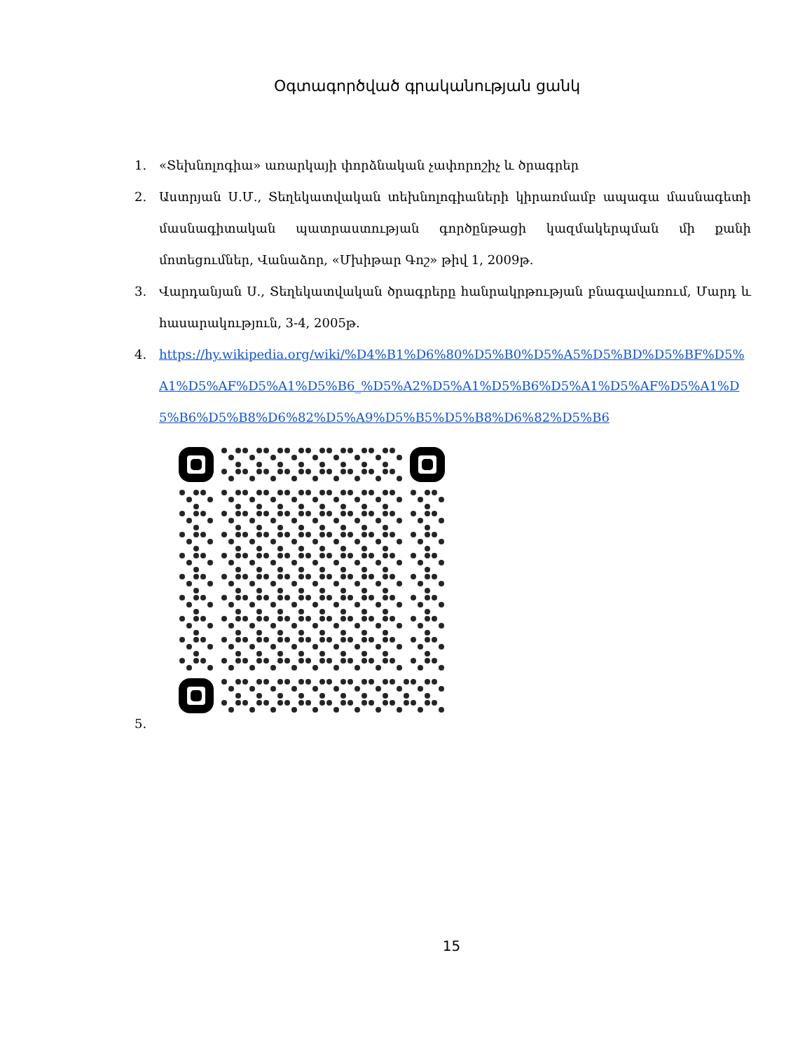Օգտագործված գրականության ցանկ
1. «Տեխնոլոգիա» առարկայի փորձնական չափորոշիչ և ծրագրեր
2. Աստրյան Ս.Մ., Տեղեկատվական տեխնոլոգիաների կիրառմամբ ապագա մասնագետի մասնագիտական պատրաստության գործընթացի կազմակերպման մի քանի մոտեցումներ, Վանաձոր, «Մխիթար Գոշ» թիվ 1, 2009թ.
3. Վարդանյան Ս., Տեղեկատվական ծրագրերը հանրակրթության բնագավառում, Մարդ և հասարակություն, 3-4, 2005թ.
4. https://hy.wikipedia.org/wiki/%D4%B1%D6%80%D5%B0%D5%A5%D5%BD%D5%BF%D5%A1%D5%AF%D5%A1%D5%B6_%D5%A2%D5%A1%D5%B6%D5%A1%D5%AF%D5%A1%D5%B6%D5%B8%D6%82%D5%A9%D5%B5%D5%B8%D6%82%D5%B6
5.
15